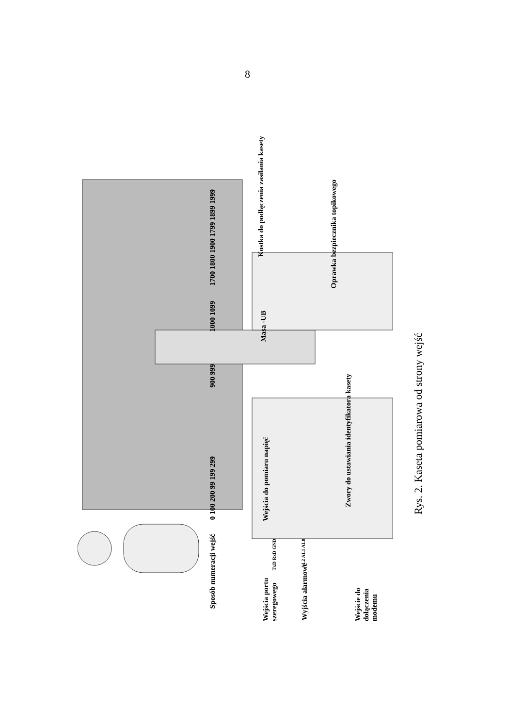8
Kostka do podłączenia zasilania kasety
Oprawka bezpiecznika topikowego
Masa -UB
1700 1800 1900 1799 1899 1999
1000 1099
900 999
0 100 200 99 199 299
Wejścia do pomiaru napięć
Zwory do ustawiania identyfikatora kasety
Sposób numeracji wejść
Wejścia portu szeregowego
Wyjścia alarmowe
Wejście do dołączenia modemu
TxD RxD GND
AL2 AL1 AL0
Rys. 2. Kaseta pomiarowa od strony wejść